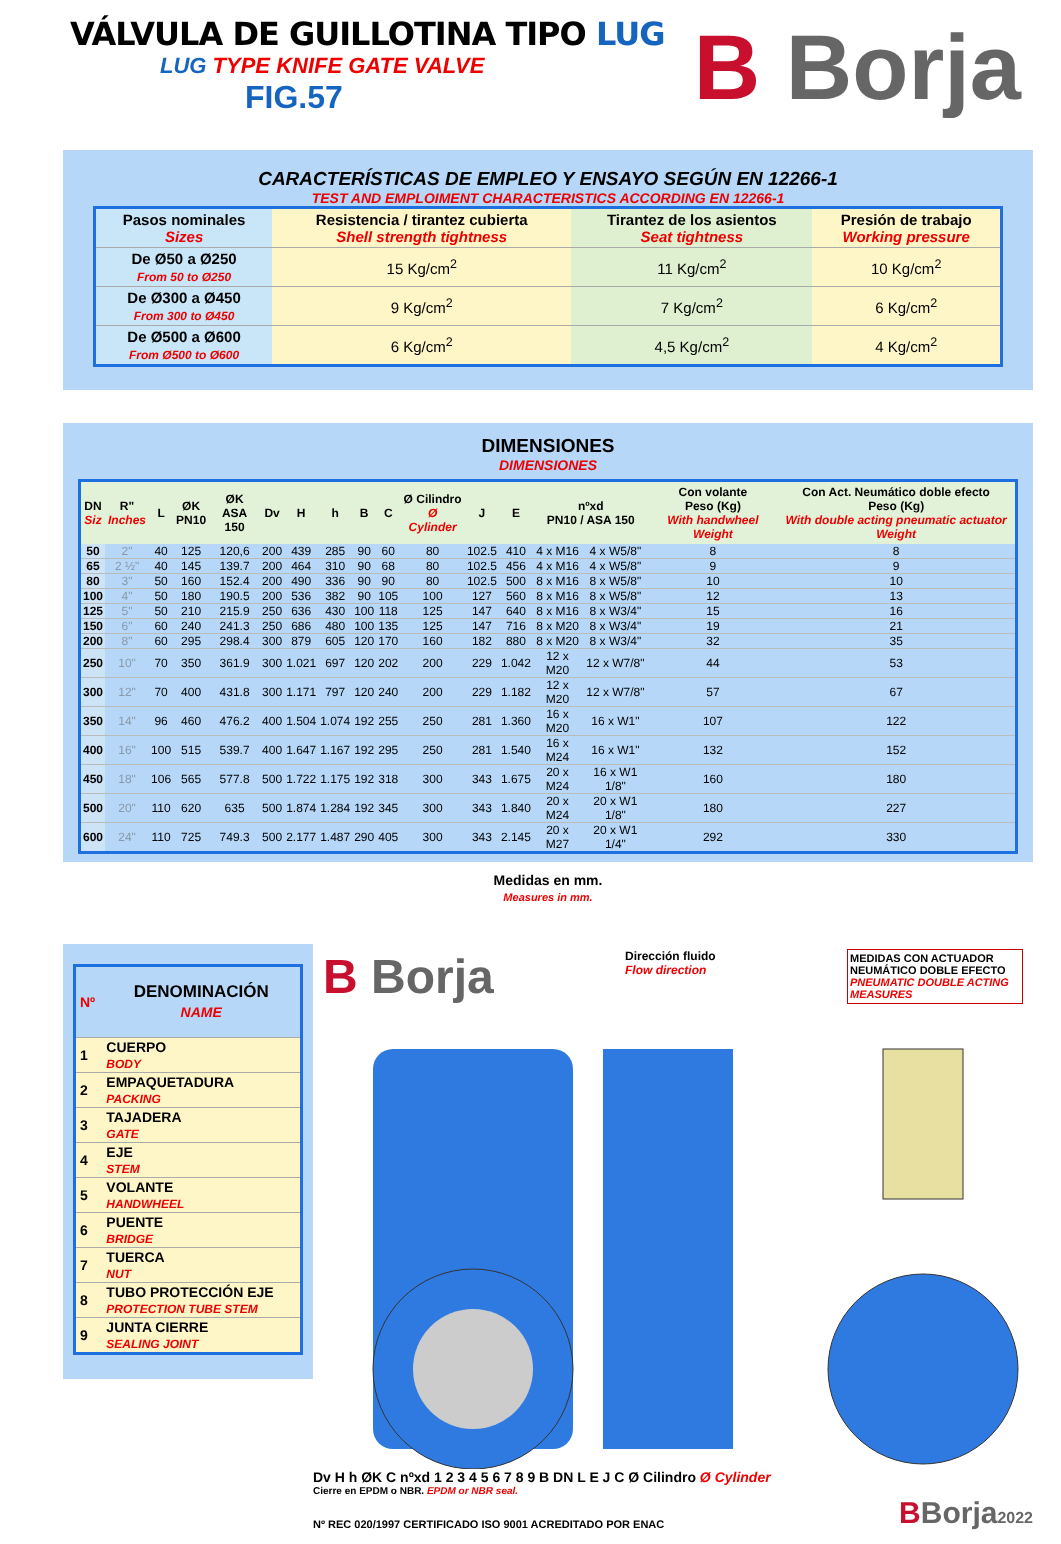VÁLVULA DE GUILLOTINA TIPO LUG
LUG TYPE KNIFE GATE VALVE
FIG.57
B Borja
CARACTERÍSTICAS DE EMPLEO Y ENSAYO SEGÚN EN 12266-1
TEST AND EMPLOIMENT CHARACTERISTICS ACCORDING EN 12266-1
| Pasos nominales Sizes | Resistencia / tirantez cubierta Shell strength tightness | Tirantez de los asientos Seat tightness | Presión de trabajo Working pressure |
| --- | --- | --- | --- |
| De Ø50 a Ø250 From 50 to Ø250 | 15 Kg/cm<sup>2</sup> | 11 Kg/cm<sup>2</sup> | 10 Kg/cm<sup>2</sup> |
| De Ø300 a Ø450 From 300 to Ø450 | 9 Kg/cm<sup>2</sup> | 7 Kg/cm<sup>2</sup> | 6 Kg/cm<sup>2</sup> |
| De Ø500 a Ø600 From Ø500 to Ø600 | 6 Kg/cm<sup>2</sup> | 4,5 Kg/cm<sup>2</sup> | 4 Kg/cm<sup>2</sup> |
DIMENSIONES
DIMENSIONES
| DN Siz | R" Inches | L | ØK PN10 | ØK ASA 150 | Dv | H | h | B | C | Ø Cilindro Ø Cylinder | J | E | nºxd PN10 / ASA 150 | | Con volante Peso (Kg) With handwheel Weight | Con Act. Neumático doble efecto Peso (Kg) With double acting pneumatic actuator Weight |
| --- | --- | --- | --- | --- | --- | --- | --- | --- | --- | --- | --- | --- | --- | --- | --- | --- |
| 50 | 2" | 40 | 125 | 120,6 | 200 | 439 | 285 | 90 | 60 | 80 | 102.5 | 410 | 4 x M16 | 4 x W5/8" | 8 | 8 |
| 65 | 2 ½" | 40 | 145 | 139.7 | 200 | 464 | 310 | 90 | 68 | 80 | 102.5 | 456 | 4 x M16 | 4 x W5/8" | 9 | 9 |
| 80 | 3" | 50 | 160 | 152.4 | 200 | 490 | 336 | 90 | 90 | 80 | 102.5 | 500 | 8 x M16 | 8 x W5/8" | 10 | 10 |
| 100 | 4" | 50 | 180 | 190.5 | 200 | 536 | 382 | 90 | 105 | 100 | 127 | 560 | 8 x M16 | 8 x W5/8" | 12 | 13 |
| 125 | 5" | 50 | 210 | 215.9 | 250 | 636 | 430 | 100 | 118 | 125 | 147 | 640 | 8 x M16 | 8 x W3/4" | 15 | 16 |
| 150 | 6" | 60 | 240 | 241.3 | 250 | 686 | 480 | 100 | 135 | 125 | 147 | 716 | 8 x M20 | 8 x W3/4" | 19 | 21 |
| 200 | 8" | 60 | 295 | 298.4 | 300 | 879 | 605 | 120 | 170 | 160 | 182 | 880 | 8 x M20 | 8 x W3/4" | 32 | 35 |
| 250 | 10" | 70 | 350 | 361.9 | 300 | 1.021 | 697 | 120 | 202 | 200 | 229 | 1.042 | 12 x M20 | 12 x W7/8" | 44 | 53 |
| 300 | 12" | 70 | 400 | 431.8 | 300 | 1.171 | 797 | 120 | 240 | 200 | 229 | 1.182 | 12 x M20 | 12 x W7/8" | 57 | 67 |
| 350 | 14" | 96 | 460 | 476.2 | 400 | 1.504 | 1.074 | 192 | 255 | 250 | 281 | 1.360 | 16 x M20 | 16 x W1" | 107 | 122 |
| 400 | 16" | 100 | 515 | 539.7 | 400 | 1.647 | 1.167 | 192 | 295 | 250 | 281 | 1.540 | 16 x M24 | 16 x W1" | 132 | 152 |
| 450 | 18" | 106 | 565 | 577.8 | 500 | 1.722 | 1.175 | 192 | 318 | 300 | 343 | 1.675 | 20 x M24 | 16 x W1 1/8" | 160 | 180 |
| 500 | 20" | 110 | 620 | 635 | 500 | 1.874 | 1.284 | 192 | 345 | 300 | 343 | 1.840 | 20 x M24 | 20 x W1 1/8" | 180 | 227 |
| 600 | 24" | 110 | 725 | 749.3 | 500 | 2.177 | 1.487 | 290 | 405 | 300 | 343 | 2.145 | 20 x M27 | 20 x W1 1/4" | 292 | 330 |
Medidas en mm.
Measures in mm.
| Nº | DENOMINACIÓN NAME |
| 1 | CUERPO BODY |
| 2 | EMPAQUETADURA PACKING |
| 3 | TAJADERA GATE |
| 4 | EJE STEM |
| 5 | VOLANTE HANDWHEEL |
| 6 | PUENTE BRIDGE |
| 7 | TUERCA NUT |
| 8 | TUBO PROTECCIÓN EJE PROTECTION TUBE STEM |
| 9 | JUNTA CIERRE SEALING JOINT |
B Borja
Dirección fluido
Flow direction
MEDIDAS CON ACTUADOR NEUMÁTICO DOBLE EFECTO
PNEUMATIC DOUBLE ACTING MEASURES
Dv H h ØK C nºxd 1 2 3 4 5 6 7 8 9 B DN L E J C Ø Cilindro Ø Cylinder
Cierre en EPDM o NBR. EPDM or NBR seal.
Nº REC 020/1997 CERTIFICADO ISO 9001 ACREDITADO POR ENAC
BBorja2022